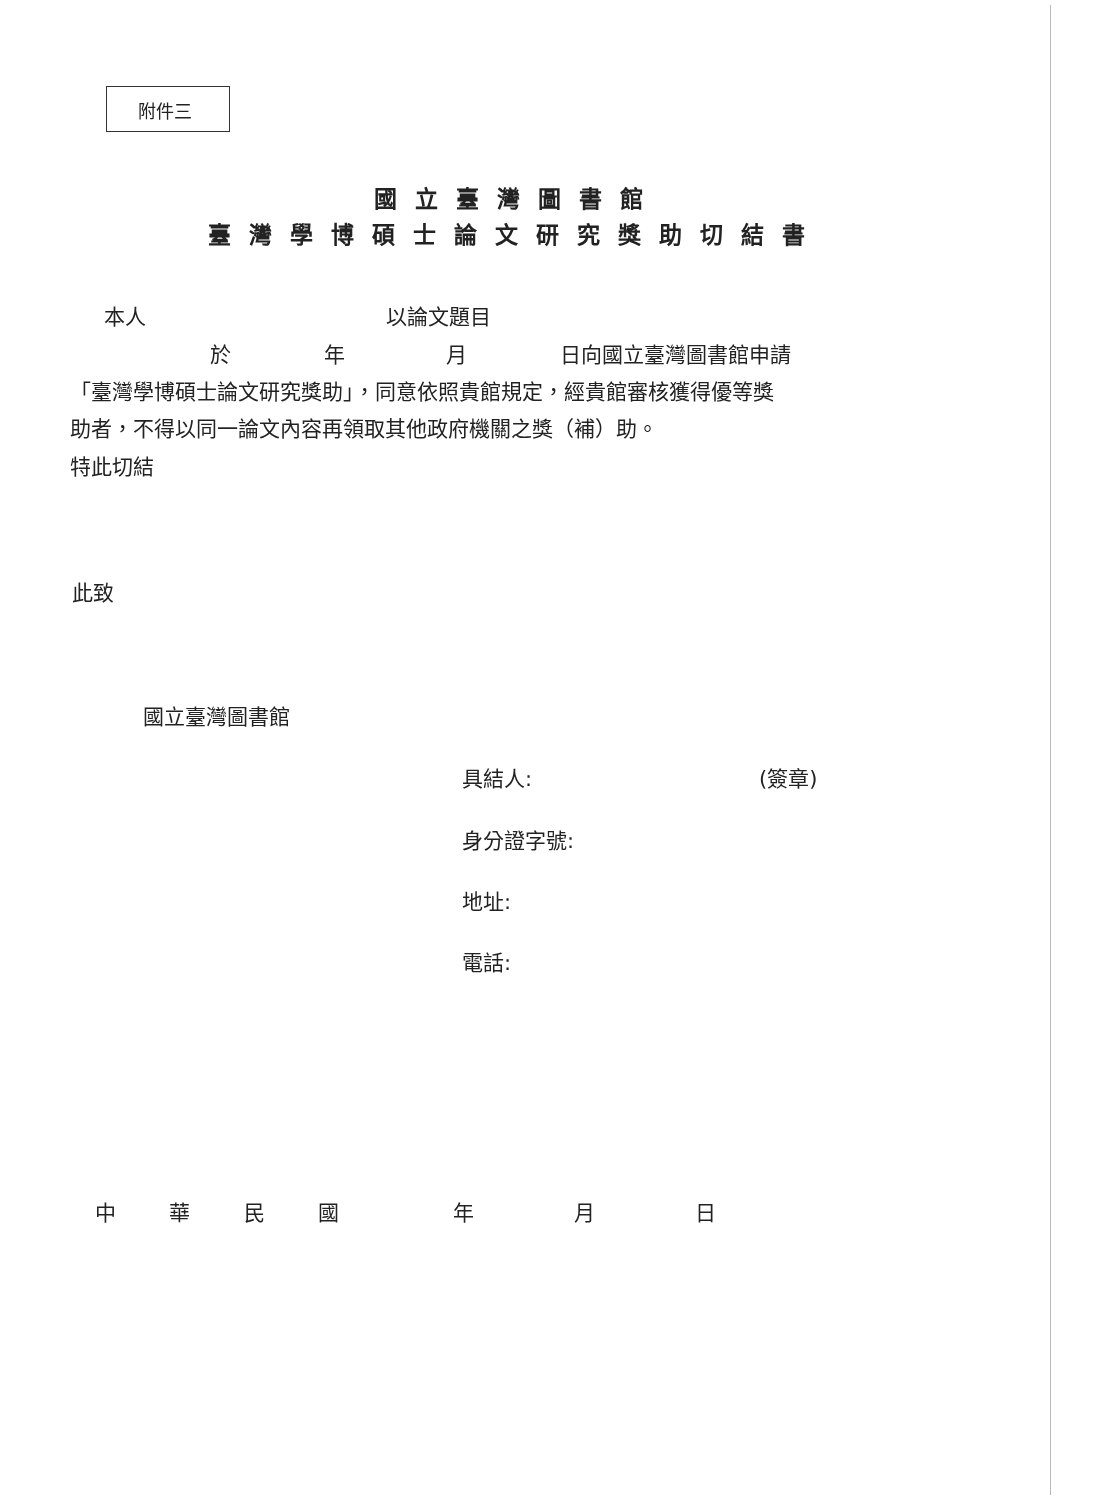附件三
國立臺灣圖書館
臺灣學博碩士論文研究獎助切結書
本人 以論文題目
於 年 月 日向國立臺灣圖書館申請
「臺灣學博碩士論文研究獎助」，同意依照貴館規定，經貴館審核獲得優等獎
助者，不得以同一論文內容再領取其他政府機關之獎（補）助。
特此切結
此致
國立臺灣圖書館
具結人: (簽章)
身分證字號:
地址:
電話:
中 華 民 國 年 月 日